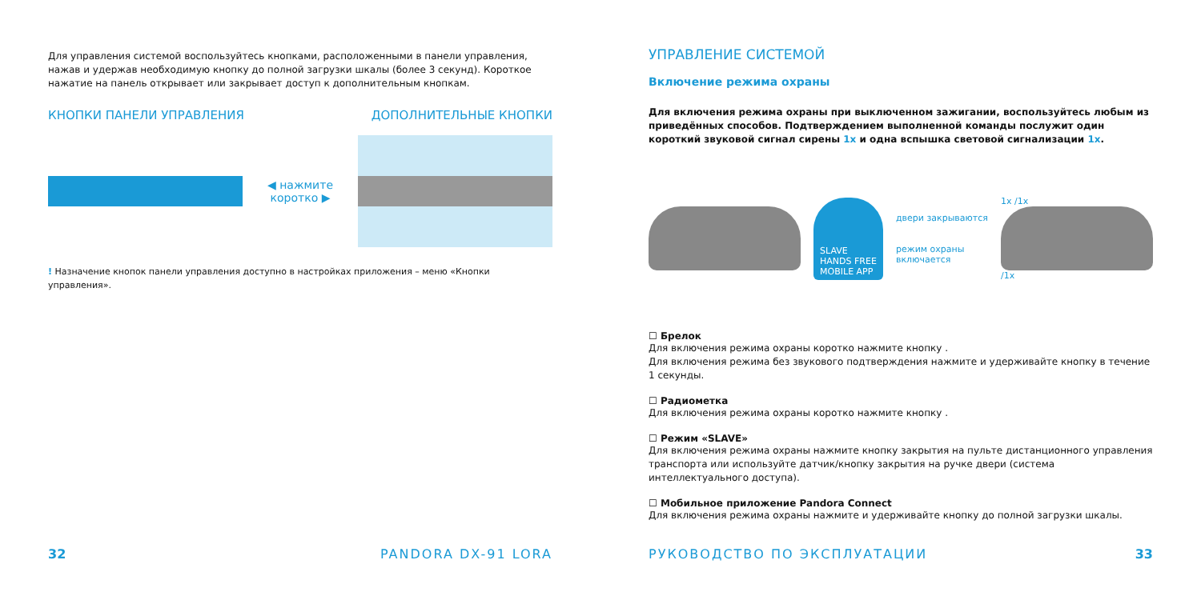Для управления системой воспользуйтесь кнопками, расположенными в панели управления, нажав и удержав необходимую кнопку до полной загрузки шкалы (более 3 секунд). Короткое нажатие на панель открывает или закрывает доступ к дополнительным кнопкам.
КНОПКИ ПАНЕЛИ УПРАВЛЕНИЯ ДОПОЛНИТЕЛЬНЫЕ КНОПКИ
◀ нажмите коротко ▶
! Назначение кнопок панели управления доступно в настройках приложения – меню «Кнопки управления».
32 PANDORA DX-91 LORA
УПРАВЛЕНИЕ СИСТЕМОЙ
Включение режима охраны
Для включения режима охраны при выключенном зажигании, воспользуйтесь любым из приведённых способов. Подтверждением выполненной команды послужит один короткий звуковой сигнал сирены 1x и одна вспышка световой сигнализации 1x.
SLAVE
HANDS FREE
MOBILE APP
двери закрываются
режим охраны
включается
1x /1x
/1x
☐ Брелок
Для включения режима охраны коротко нажмите кнопку .
Для включения режима без звукового подтверждения нажмите и удерживайте кнопку в течение 1 секунды.
☐ Радиометка
Для включения режима охраны коротко нажмите кнопку .
☐ Режим «SLAVE»
Для включения режима охраны нажмите кнопку закрытия на пульте дистанционного управления транспорта или используйте датчик/кнопку закрытия на ручке двери (система интеллектуального доступа).
☐ Мобильное приложение Pandora Connect
Для включения режима охраны нажмите и удерживайте кнопку до полной загрузки шкалы.
РУКОВОДСТВО ПО ЭКСПЛУАТАЦИИ 33